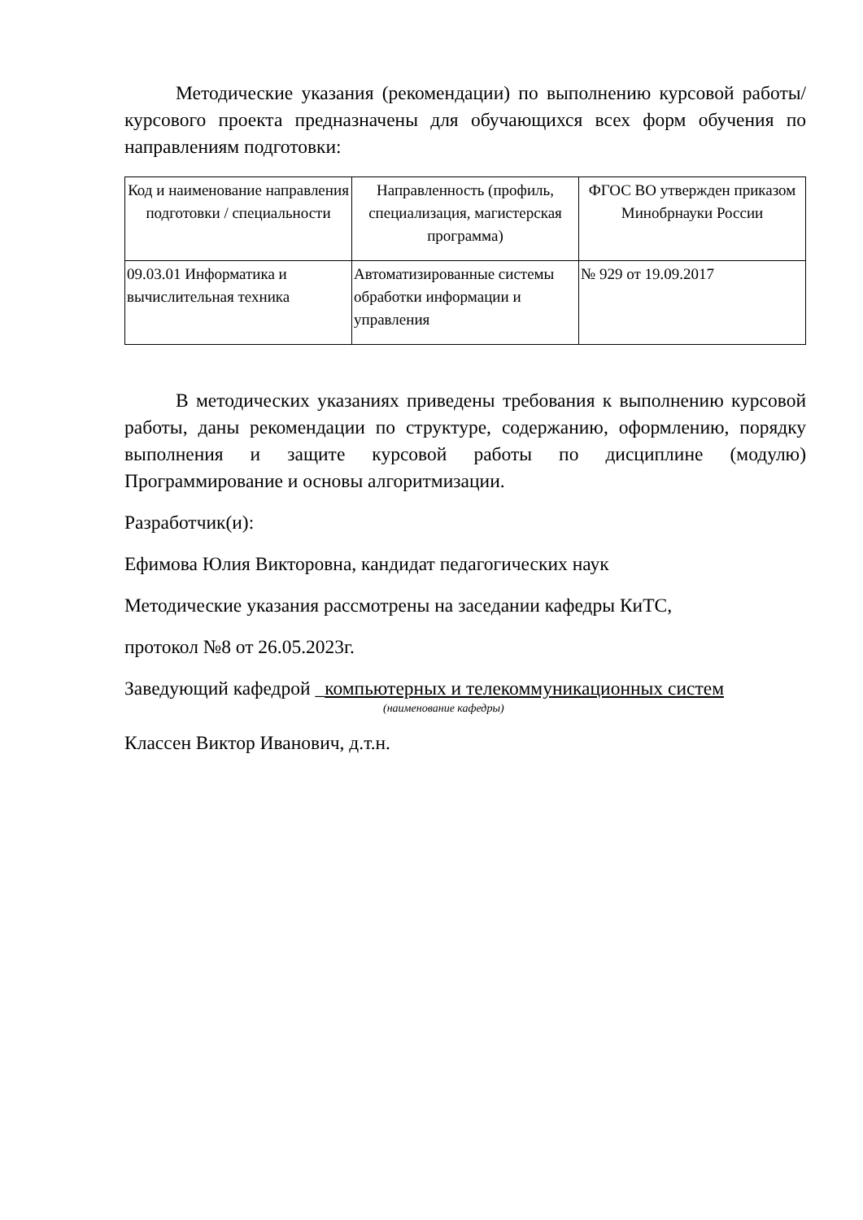Методические указания (рекомендации) по выполнению курсовой работы/курсового проекта предназначены для обучающихся всех форм обучения по направлениям подготовки:
| Код и наименование направления подготовки / специальности | Направленность (профиль, специализация, магистерская программа) | ФГОС ВО утвержден приказом Минобрнауки России |
| --- | --- | --- |
| 09.03.01 Информатика и вычислительная техника | Автоматизированные системы обработки информации и управления | № 929 от 19.09.2017 |
В методических указаниях приведены требования к выполнению курсовой работы, даны рекомендации по структуре, содержанию, оформлению, порядку выполнения и защите курсовой работы по дисциплине (модулю) Программирование и основы алгоритмизации.
Разработчик(и):
Ефимова Юлия Викторовна, кандидат педагогических наук
Методические указания рассмотрены на заседании кафедры КиТС,
протокол №8 от 26.05.2023г.
Заведующий кафедрой _компьютерных и телекоммуникационных систем
(наименование кафедры)
Классен Виктор Иванович, д.т.н.